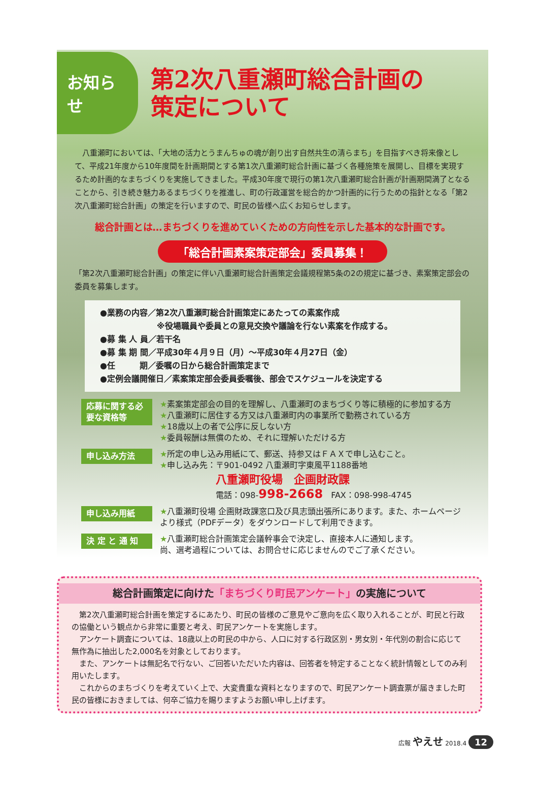お知らせ
第2次八重瀬町総合計画の
策定について
　八重瀬町においては、「大地の活力とうまんちゅの魂が創り出す自然共生の清らまち」を目指すべき将来像として、平成21年度から10年度間を計画期間とする第1次八重瀬町総合計画に基づく各種施策を展開し、目標を実現するため計画的なまちづくりを実施してきました。平成30年度で現行の第1次八重瀬町総合計画が計画期間満了となることから、引き続き魅力あるまちづくりを推進し、町の行政運営を総合的かつ計画的に行うための指針となる「第2次八重瀬町総合計画」の策定を行いますので、町民の皆様へ広くお知らせします。
総合計画とは…まちづくりを進めていくための方向性を示した基本的な計画です。
「総合計画素案策定部会」委員募集！
「第2次八重瀬町総合計画」の策定に伴い八重瀬町総合計画策定会議規程第5条の2の規定に基づき、素案策定部会の委員を募集します。
●業務の内容／第2次八重瀬町総合計画策定にあたっての素案作成
　　　　　　　※役場職員や委員との意見交換や議論を行ない素案を作成する。
●募 集 人 員／若干名
●募 集 期 間／平成30年４月９日（月）～平成30年４月27日（金）
●任　　　期／委嘱の日から総合計画策定まで
●定例会議開催日／素案策定部会委員委嘱後、部会でスケジュールを決定する
応募に関する必要な資格等
★素案策定部会の目的を理解し、八重瀬町のまちづくり等に積極的に参加する方
★八重瀬町に居住する方又は八重瀬町内の事業所で勤務されている方
★18歳以上の者で公序に反しない方
★委員報酬は無償のため、それに理解いただける方
申し込み方法
★所定の申し込み用紙にて、郵送、持参又はＦＡＸで申し込むこと。
★申し込み先：〒901-0492 八重瀬町字東風平1188番地
八重瀬町役場　企画財政課
電話：098-998-2668　FAX：098-998-4745
申し込み用紙
★八重瀬町役場 企画財政課窓口及び具志頭出張所にあります。また、ホームページより様式（PDFデータ）をダウンロードして利用できます。
決 定 と 通 知
★八重瀬町総合計画策定会議幹事会で決定し、直接本人に通知します。
尚、選考過程については、お問合せに応じませんのでご了承ください。
総合計画策定に向けた「まちづくり町民アンケート」の実施について
　第2次八重瀬町総合計画を策定するにあたり、町民の皆様のご意見やご意向を広く取り入れることが、町民と行政の協働という観点から非常に重要と考え、町民アンケートを実施します。
　アンケート調査については、18歳以上の町民の中から、人口に対する行政区別・男女別・年代別の割合に応じて無作為に抽出した2,000名を対象としております。
　また、アンケートは無記名で行ない、ご回答いただいた内容は、回答者を特定することなく統計情報としてのみ利用いたします。
　これからのまちづくりを考えていく上で、大変貴重な資料となりますので、町民アンケート調査票が届きました町民の皆様におきましては、何卒ご協力を賜りますようお願い申し上げます。
広報 やえせ 2018.4 12